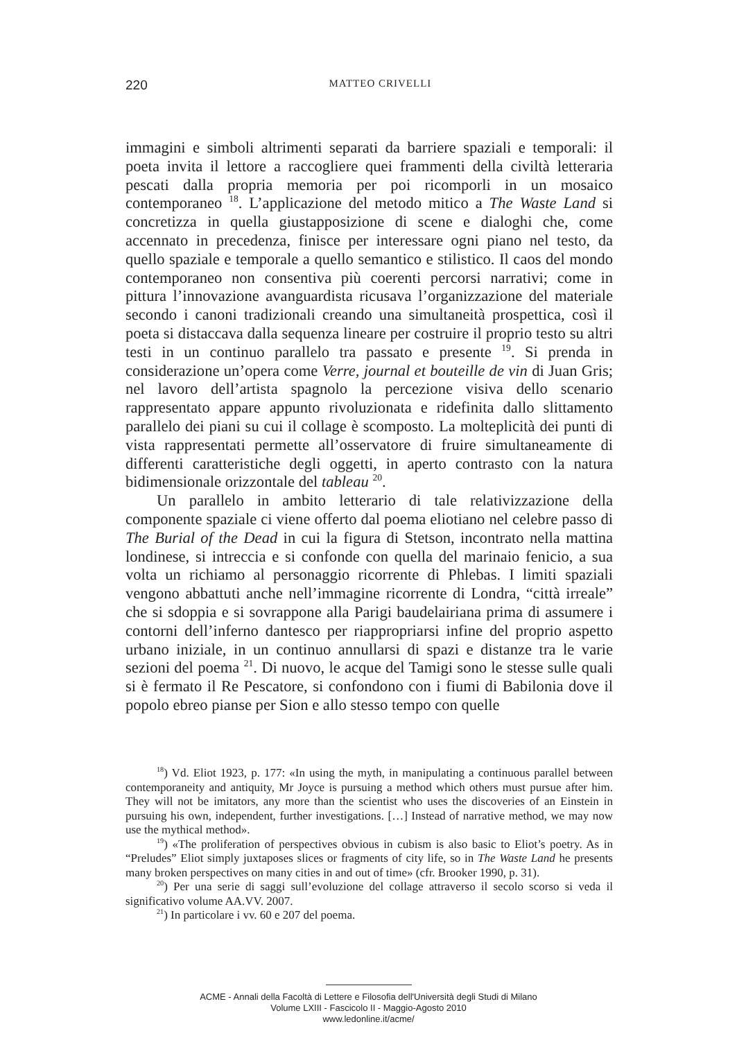220
MATTEO CRIVELLI
immagini e simboli altrimenti separati da barriere spaziali e temporali: il poeta invita il lettore a raccogliere quei frammenti della civiltà letteraria pescati dalla propria memoria per poi ricomporli in un mosaico contemporaneo <sup>18</sup>. L’applicazione del metodo mitico a The Waste Land si concretizza in quella giustapposizione di scene e dialoghi che, come accennato in precedenza, finisce per interessare ogni piano nel testo, da quello spaziale e temporale a quello semantico e stilistico. Il caos del mondo contemporaneo non consentiva più coerenti percorsi narrativi; come in pittura l’innovazione avanguardista ricusava l’organizzazione del materiale secondo i canoni tradizionali creando una simultaneità prospettica, così il poeta si distaccava dalla sequenza lineare per costruire il proprio testo su altri testi in un continuo parallelo tra passato e presente <sup>19</sup>. Si prenda in considerazione un’opera come Verre, journal et bouteille de vin di Juan Gris; nel lavoro dell’artista spagnolo la percezione visiva dello scenario rappresentato appare appunto rivoluzionata e ridefinita dallo slittamento parallelo dei piani su cui il collage è scomposto. La molteplicità dei punti di vista rappresentati permette all’osservatore di fruire simultaneamente di differenti caratteristiche degli oggetti, in aperto contrasto con la natura bidimensionale orizzontale del tableau <sup>20</sup>.
Un parallelo in ambito letterario di tale relativizzazione della componente spaziale ci viene offerto dal poema eliotiano nel celebre passo di The Burial of the Dead in cui la figura di Stetson, incontrato nella mattina londinese, si intreccia e si confonde con quella del marinaio fenicio, a sua volta un richiamo al personaggio ricorrente di Phlebas. I limiti spaziali vengono abbattuti anche nell’immagine ricorrente di Londra, “città irreale” che si sdoppia e si sovrappone alla Parigi baudelairiana prima di assumere i contorni dell’inferno dantesco per riappropriarsi infine del proprio aspetto urbano iniziale, in un continuo annullarsi di spazi e distanze tra le varie sezioni del poema <sup>21</sup>. Di nuovo, le acque del Tamigi sono le stesse sulle quali si è fermato il Re Pescatore, si confondono con i fiumi di Babilonia dove il popolo ebreo pianse per Sion e allo stesso tempo con quelle
<sup>18</sup>) Vd. Eliot 1923, p. 177: «In using the myth, in manipulating a continuous parallel between contemporaneity and antiquity, Mr Joyce is pursuing a method which others must pursue after him. They will not be imitators, any more than the scientist who uses the discoveries of an Einstein in pursuing his own, independent, further investigations. […] Instead of narrative method, we may now use the mythical method».
<sup>19</sup>) «The proliferation of perspectives obvious in cubism is also basic to Eliot’s poetry. As in “Preludes” Eliot simply juxtaposes slices or fragments of city life, so in The Waste Land he presents many broken perspectives on many cities in and out of time» (cfr. Brooker 1990, p. 31).
<sup>20</sup>) Per una serie di saggi sull’evoluzione del collage attraverso il secolo scorso si veda il significativo volume AA.VV. 2007.
<sup>21</sup>) In particolare i vv. 60 e 207 del poema.
ACME - Annali della Facoltà di Lettere e Filosofia dell'Università degli Studi di Milano
Volume LXIII - Fascicolo II - Maggio-Agosto 2010
www.ledonline.it/acme/